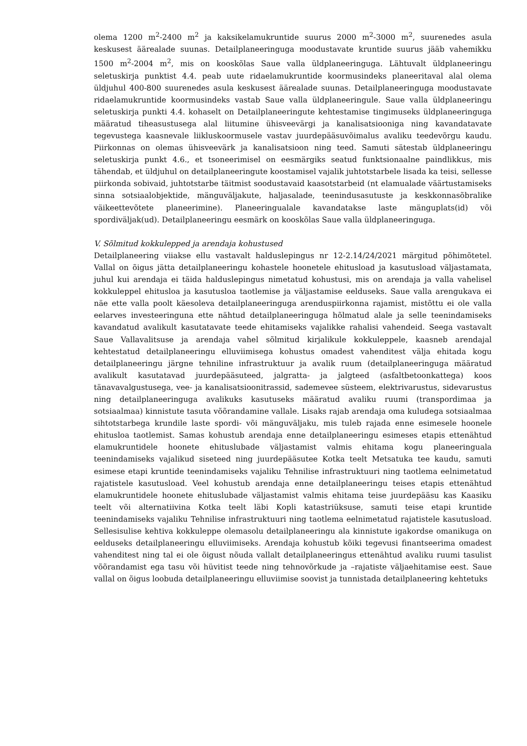olema 1200 m<sup>2</sup>-2400 m<sup>2</sup> ja kaksikelamukruntide suurus 2000 m<sup>2</sup>-3000 m<sup>2</sup>, suurenedes asula keskusest äärealade suunas. Detailplaneeringuga moodustavate kruntide suurus jääb vahemikku 1500 m<sup>2</sup>-2004 m<sup>2</sup>, mis on kooskõlas Saue valla üldplaneeringuga. Lähtuvalt üldplaneeringu seletuskirja punktist 4.4. peab uute ridaelamukruntide koormusindeks planeeritaval alal olema üldjuhul 400-800 suurenedes asula keskusest äärealade suunas. Detailplaneeringuga moodustavate ridaelamukruntide koormusindeks vastab Saue valla üldplaneeringule. Saue valla üldplaneeringu seletuskirja punkti 4.4. kohaselt on Detailplaneeringute kehtestamise tingimuseks üldplaneeringuga määratud tiheasustusega alal liitumine ühisveevärgi ja kanalisatsiooniga ning kavandatavate tegevustega kaasnevale liikluskoormusele vastav juurdepääsuvõimalus avaliku teedevõrgu kaudu. Piirkonnas on olemas ühisveevärk ja kanalisatsioon ning teed. Samuti sätestab üldplaneeringu seletuskirja punkt 4.6., et tsoneerimisel on eesmärgiks seatud funktsionaalne paindlikkus, mis tähendab, et üldjuhul on detailplaneeringute koostamisel vajalik juhtotstarbele lisada ka teisi, sellesse piirkonda sobivaid, juhtotstarbe täitmist soodustavaid kaasotstarbeid (nt elamualade väärtustamiseks sinna sotsiaalobjektide, mänguväljakute, haljasalade, teenindusasutuste ja keskkonnasõbralike väikeettevõtete planeerimine). Planeeringualale kavandatakse laste mänguplats(id) või spordiväljak(ud). Detailplaneeringu eesmärk on kooskõlas Saue valla üldplaneeringuga.
V. Sõlmitud kokkulepped ja arendaja kohustused
Detailplaneering viiakse ellu vastavalt halduslepingus nr 12-2.14/24/2021 märgitud põhimõtetel. Vallal on õigus jätta detailplaneeringu kohastele hoonetele ehitusload ja kasutusload väljastamata, juhul kui arendaja ei täida halduslepingus nimetatud kohustusi, mis on arendaja ja valla vahelisel kokkuleppel ehitusloa ja kasutusloa taotlemise ja väljastamise eelduseks. Saue valla arengukava ei näe ette valla poolt käesoleva detailplaneeringuga arenduspiirkonna rajamist, mistõttu ei ole valla eelarves investeeringuna ette nähtud detailplaneeringuga hõlmatud alale ja selle teenindamiseks kavandatud avalikult kasutatavate teede ehitamiseks vajalikke rahalisi vahendeid. Seega vastavalt Saue Vallavalitsuse ja arendaja vahel sõlmitud kirjalikule kokkuleppele, kaasneb arendajal kehtestatud detailplaneeringu elluviimisega kohustus omadest vahenditest välja ehitada kogu detailplaneeringu järgne tehniline infrastruktuur ja avalik ruum (detailplaneeringuga määratud avalikult kasutatavad juurdepääsuteed, jalgratta- ja jalgteed (asfaltbetoonkattega) koos tänavavalgustusega, vee- ja kanalisatsioonitrassid, sademevee süsteem, elektrivarustus, sidevarustus ning detailplaneeringuga avalikuks kasutuseks määratud avaliku ruumi (transpordimaa ja sotsiaalmaa) kinnistute tasuta võõrandamine vallale. Lisaks rajab arendaja oma kuludega sotsiaalmaa sihtotstarbega krundile laste spordi- või mänguväljaku, mis tuleb rajada enne esimesele hoonele ehitusloa taotlemist. Samas kohustub arendaja enne detailplaneeringu esimeses etapis ettenähtud elamukruntidele hoonete ehituslubade väljastamist valmis ehitama kogu planeeringuala teenindamiseks vajalikud siseteed ning juurdepääsutee Kotka teelt Metsatuka tee kaudu, samuti esimese etapi kruntide teenindamiseks vajaliku Tehnilise infrastruktuuri ning taotlema eelnimetatud rajatistele kasutusload. Veel kohustub arendaja enne detailplaneeringu teises etapis ettenähtud elamukruntidele hoonete ehituslubade väljastamist valmis ehitama teise juurdepääsu kas Kaasiku teelt või alternatiivina Kotka teelt läbi Kopli katastriüksuse, samuti teise etapi kruntide teenindamiseks vajaliku Tehnilise infrastruktuuri ning taotlema eelnimetatud rajatistele kasutusload. Sellesisulise kehtiva kokkuleppe olemasolu detailplaneeringu ala kinnistute igakordse omanikuga on eelduseks detailplaneeringu elluviimiseks. Arendaja kohustub kõiki tegevusi finantseerima omadest vahenditest ning tal ei ole õigust nõuda vallalt detailplaneeringus ettenähtud avaliku ruumi tasulist võõrandamist ega tasu või hüvitist teede ning tehnovõrkude ja –rajatiste väljaehitamise eest. Saue vallal on õigus loobuda detailplaneeringu elluviimise soovist ja tunnistada detailplaneering kehtetuks